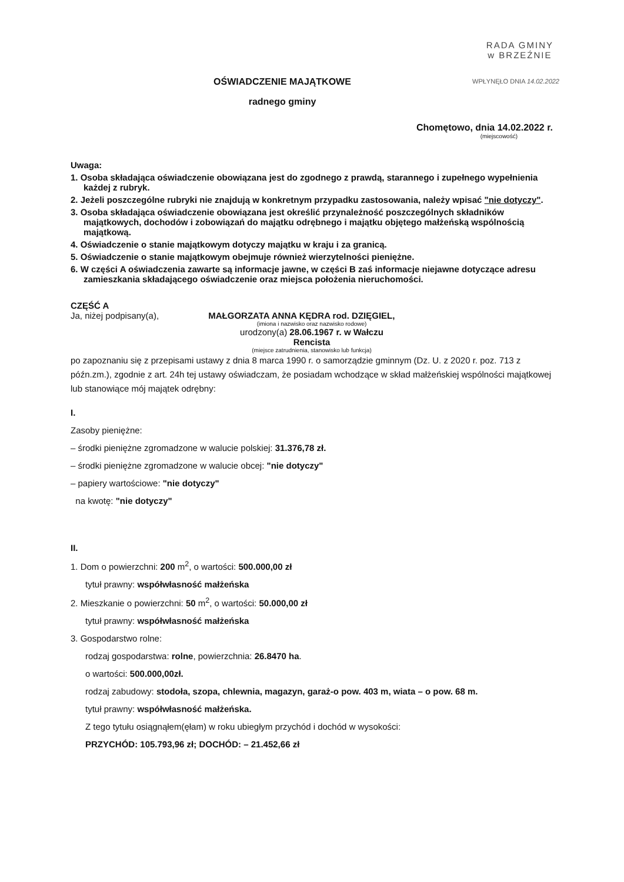RADA GMINY
w BRZEŹNIE
WPŁYNĘŁO DNIA 14.02.2022
OŚWIADCZENIE MAJĄTKOWE
radnego gminy
Chomętowo, dnia 14.02.2022 r.
(miejscowość)
Uwaga:
1. Osoba składająca oświadczenie obowiązana jest do zgodnego z prawdą, starannego i zupełnego wypełnienia
każdej z rubryk.
2. Jeżeli poszczególne rubryki nie znajdują w konkretnym przypadku zastosowania, należy wpisać "nie dotyczy".
3. Osoba składająca oświadczenie obowiązana jest określić przynależność poszczególnych składników majątkowych, dochodów i zobowiązań do majątku odrębnego i majątku objętego małżeńską wspólnością majątkową.
4. Oświadczenie o stanie majątkowym dotyczy majątku w kraju i za granicą.
5. Oświadczenie o stanie majątkowym obejmuje również wierzytelności pieniężne.
6. W części A oświadczenia zawarte są informacje jawne, w części B zaś informacje niejawne dotyczące adresu zamieszkania składającego oświadczenie oraz miejsca położenia nieruchomości.
CZĘŚĆ A
Ja, niżej podpisany(a), MAŁGORZATA ANNA KĘDRA rod. DZIĘGIEL,
(imiona i nazwisko oraz nazwisko rodowe)
urodzony(a) 28.06.1967 r. w Wałczu
Rencista
(miejsce zatrudnienia, stanowisko lub funkcja)
po zapoznaniu się z przepisami ustawy z dnia 8 marca 1990 r. o samorządzie gminnym (Dz. U. z 2020 r. poz. 713 z późn.zm.), zgodnie z art. 24h tej ustawy oświadczam, że posiadam wchodzące w skład małżeńskiej wspólności majątkowej lub stanowiące mój majątek odrębny:
I.
Zasoby pieniężne:
– środki pieniężne zgromadzone w walucie polskiej: 31.376,78 zł.
– środki pieniężne zgromadzone w walucie obcej: "nie dotyczy"
– papiery wartościowe: "nie dotyczy"
na kwotę: "nie dotyczy"
II.
1. Dom o powierzchni: 200 m<sup>2</sup>, o wartości: 500.000,00 zł
tytuł prawny: współwłasność małżeńska
2. Mieszkanie o powierzchni: 50 m<sup>2</sup>, o wartości: 50.000,00 zł
tytuł prawny: współwłasność małżeńska
3. Gospodarstwo rolne:
rodzaj gospodarstwa: rolne, powierzchnia: 26.8470 ha.
o wartości: 500.000,00zł.
rodzaj zabudowy: stodoła, szopa, chlewnia, magazyn, garaż-o pow. 403 m, wiata – o pow. 68 m.
tytuł prawny: współwłasność małżeńska.
Z tego tytułu osiągnąłem(ęłam) w roku ubiegłym przychód i dochód w wysokości:
PRZYCHÓD: 105.793,96 zł; DOCHÓD: – 21.452,66 zł